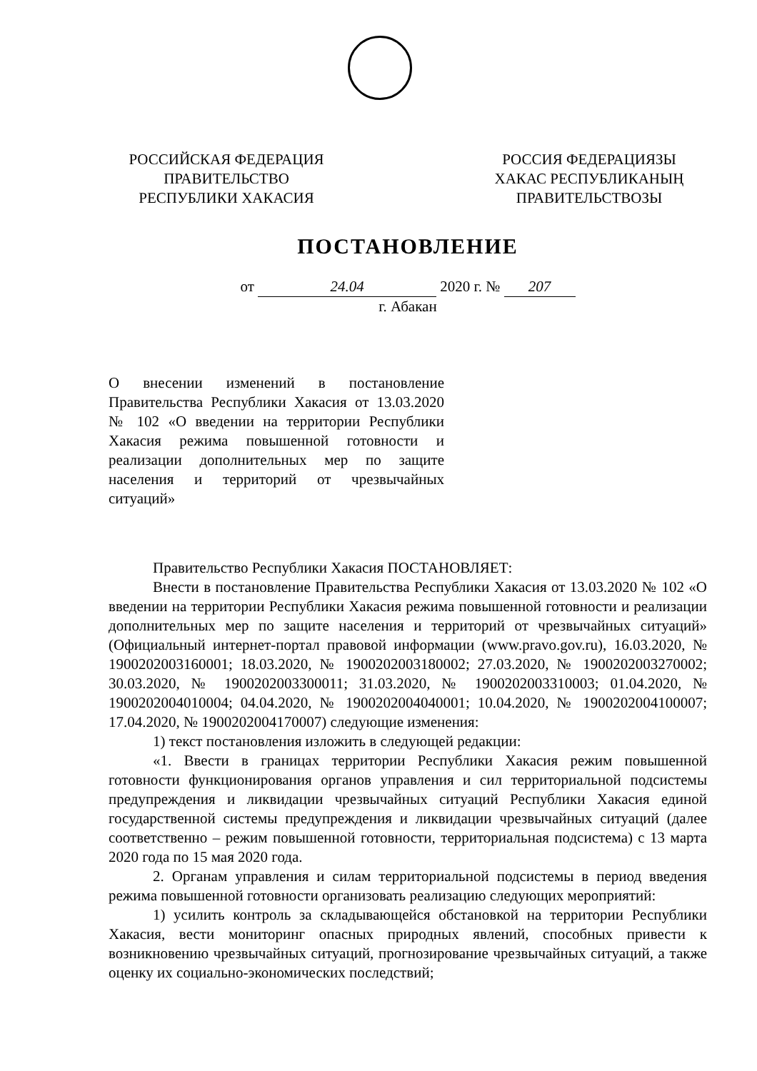РОССИЙСКАЯ ФЕДЕРАЦИЯ
ПРАВИТЕЛЬСТВО
РЕСПУБЛИКИ ХАКАСИЯ
РОССИЯ ФЕДЕРАЦИЯЗЫ
ХАКАС РЕСПУБЛИКАНЫҢ
ПРАВИТЕЛЬСТВОЗЫ
ПОСТАНОВЛЕНИЕ
от 24.04 2020 г. № 207
г. Абакан
О внесении изменений в постановление Правительства Республики Хакасия от 13.03.2020 № 102 «О введении на территории Республики Хакасия режима повышенной готовности и реализации дополнительных мер по защите населения и территорий от чрезвычайных ситуаций»
Правительство Республики Хакасия ПОСТАНОВЛЯЕТ:
Внести в постановление Правительства Республики Хакасия от 13.03.2020 № 102 «О введении на территории Республики Хакасия режима повышенной готовности и реализации дополнительных мер по защите населения и территорий от чрезвычайных ситуаций» (Официальный интернет-портал правовой информации (www.pravo.gov.ru), 16.03.2020, № 1900202003160001; 18.03.2020, № 1900202003180002; 27.03.2020, № 1900202003270002; 30.03.2020, № 1900202003300011; 31.03.2020, № 1900202003310003; 01.04.2020, № 1900202004010004; 04.04.2020, № 1900202004040001; 10.04.2020, № 1900202004100007; 17.04.2020, № 1900202004170007) следующие изменения:
1) текст постановления изложить в следующей редакции:
«1. Ввести в границах территории Республики Хакасия режим повышенной готовности функционирования органов управления и сил территориальной подсистемы предупреждения и ликвидации чрезвычайных ситуаций Республики Хакасия единой государственной системы предупреждения и ликвидации чрезвычайных ситуаций (далее соответственно – режим повышенной готовности, территориальная подсистема) с 13 марта 2020 года по 15 мая 2020 года.
2. Органам управления и силам территориальной подсистемы в период введения режима повышенной готовности организовать реализацию следующих мероприятий:
1) усилить контроль за складывающейся обстановкой на территории Республики Хакасия, вести мониторинг опасных природных явлений, способных привести к возникновению чрезвычайных ситуаций, прогнозирование чрезвычайных ситуаций, а также оценку их социально-экономических последствий;